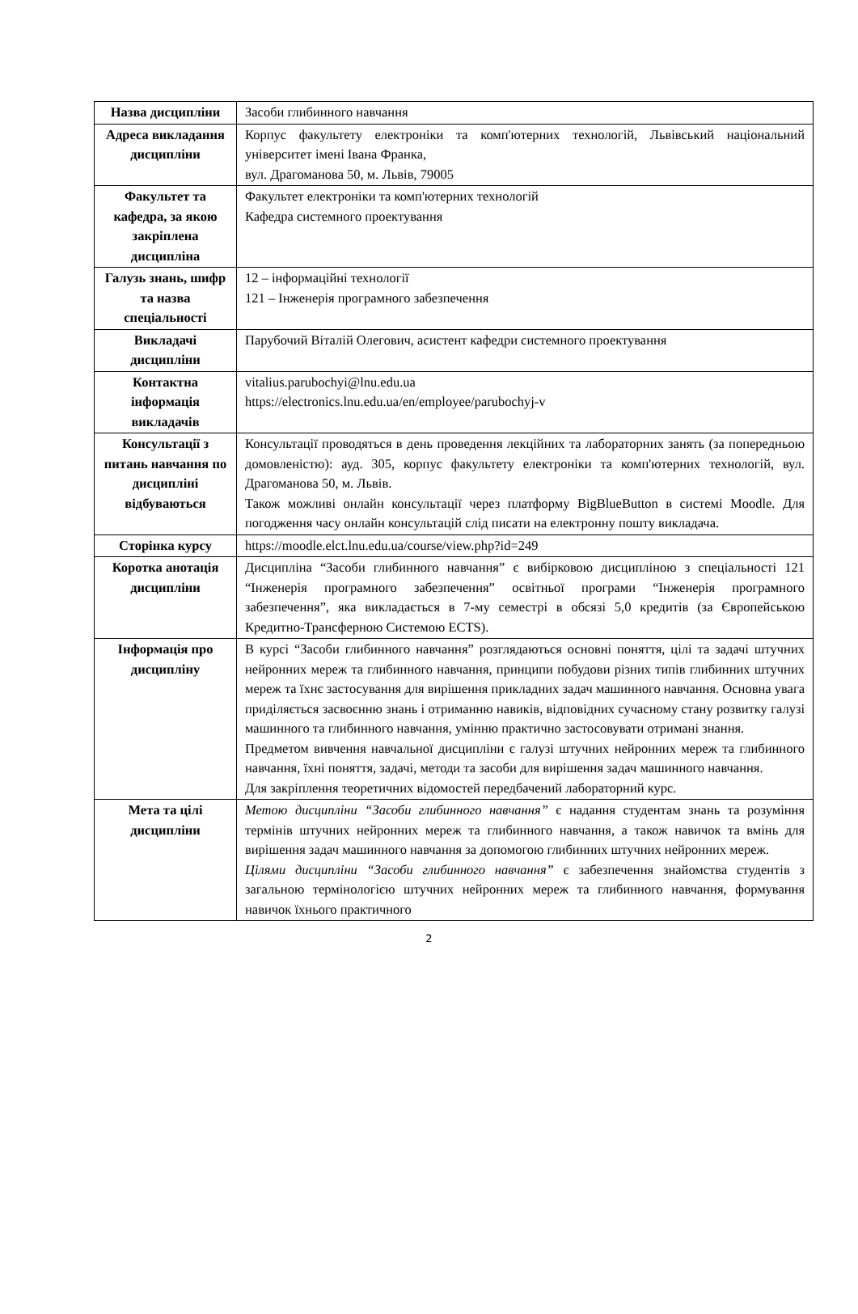| Назва дисципліни | Засоби глибинного навчання |
| Адреса викладання дисципліни | Корпус факультету електроніки та комп'ютерних технологій, Львівський національний університет імені Івана Франка, вул. Драгоманова 50, м. Львів, 79005 |
| Факультет та кафедра, за якою закріплена дисципліна | Факультет електроніки та комп'ютерних технологій Кафедра системного проектування |
| Галузь знань, шифр та назва спеціальності | 12 – інформаційні технології 121 – Інженерія програмного забезпечення |
| Викладачі дисципліни | Парубочий Віталій Олегович, асистент кафедри системного проектування |
| Контактна інформація викладачів | vitalius.parubochyi@lnu.edu.ua https://electronics.lnu.edu.ua/en/employee/parubochyj-v |
| Консультації з питань навчання по дисципліні відбуваються | Консультації проводяться в день проведення лекційних та лабораторних занять (за попередньою домовленістю): ауд. 305, корпус факультету електроніки та комп'ютерних технологій, вул. Драгоманова 50, м. Львів. Також можливі онлайн консультації через платформу BigBlueButton в системі Moodle. Для погодження часу онлайн консультацій слід писати на електронну пошту викладача. |
| Сторінка курсу | https://moodle.elct.lnu.edu.ua/course/view.php?id=249 |
| Коротка анотація дисципліни | Дисципліна “Засоби глибинного навчання” є вибірковою дисципліною з спеціальності 121 “Інженерія програмного забезпечення” освітньої програми “Інженерія програмного забезпечення”, яка викладається в 7-му семестрі в обсязі 5,0 кредитів (за Європейською Кредитно-Трансферною Системою ECTS). |
| Інформація про дисципліну | В курсі “Засоби глибинного навчання” розглядаються основні поняття, цілі та задачі штучних нейронних мереж та глибинного навчання, принципи побудови різних типів глибинних штучних мереж та їхнє застосування для вирішення прикладних задач машинного навчання. Основна увага приділяється засвоєнню знань і отриманню навиків, відповідних сучасному стану розвитку галузі машинного та глибинного навчання, умінню практично застосовувати отримані знання. Предметом вивчення навчальної дисципліни є галузі штучних нейронних мереж та глибинного навчання, їхні поняття, задачі, методи та засоби для вирішення задач машинного навчання. Для закріплення теоретичних відомостей передбачений лабораторний курс. |
| Мета та цілі дисципліни | Метою дисципліни “Засоби глибинного навчання” є надання студентам знань та розуміння термінів штучних нейронних мереж та глибинного навчання, а також навичок та вмінь для вирішення задач машинного навчання за допомогою глибинних штучних нейронних мереж. Цілями дисципліни “Засоби глибинного навчання” є забезпечення знайомства студентів з загальною термінологією штучних нейронних мереж та глибинного навчання, формування навичок їхнього практичного |
2